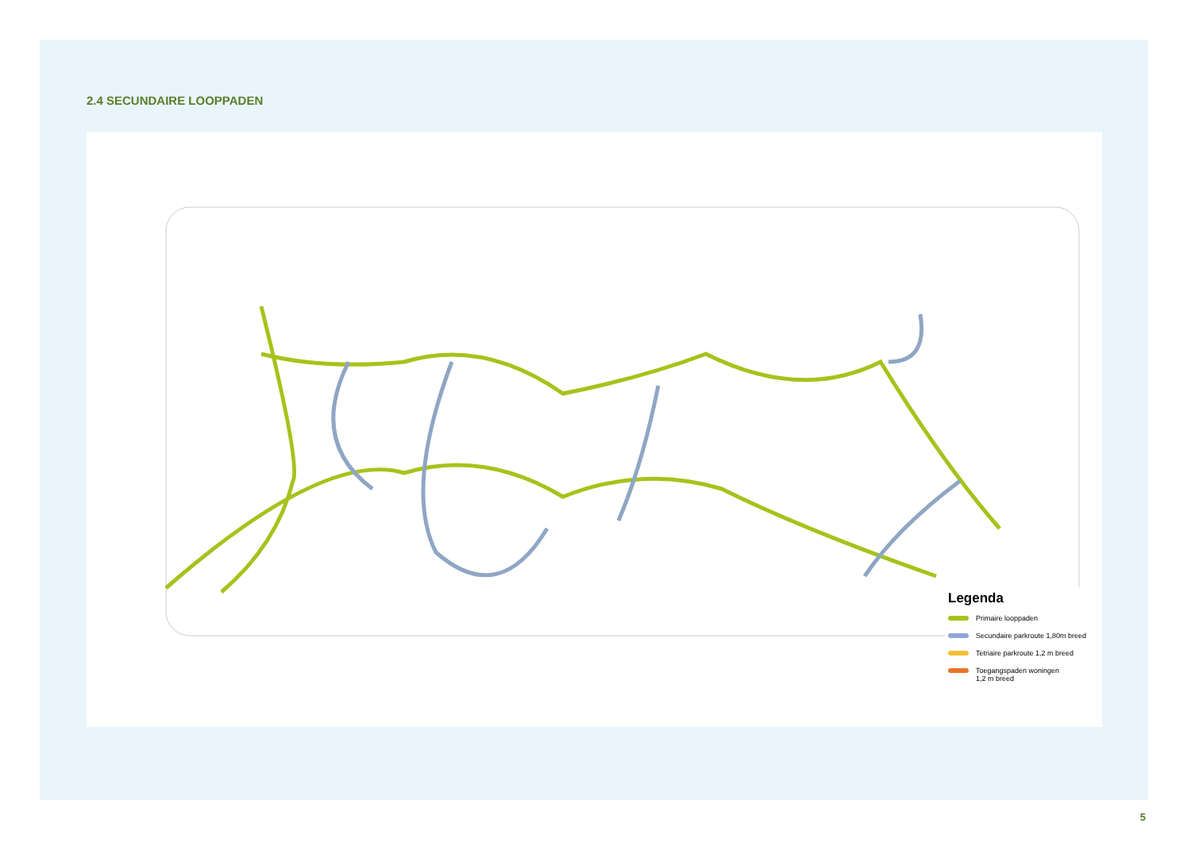2.4 SECUNDAIRE LOOPPADEN
Legenda
Primaire looppaden
Secundaire parkroute 1,80m breed
Tetriaire parkroute 1,2 m breed
Toegangspaden woningen
1,2 m breed
5